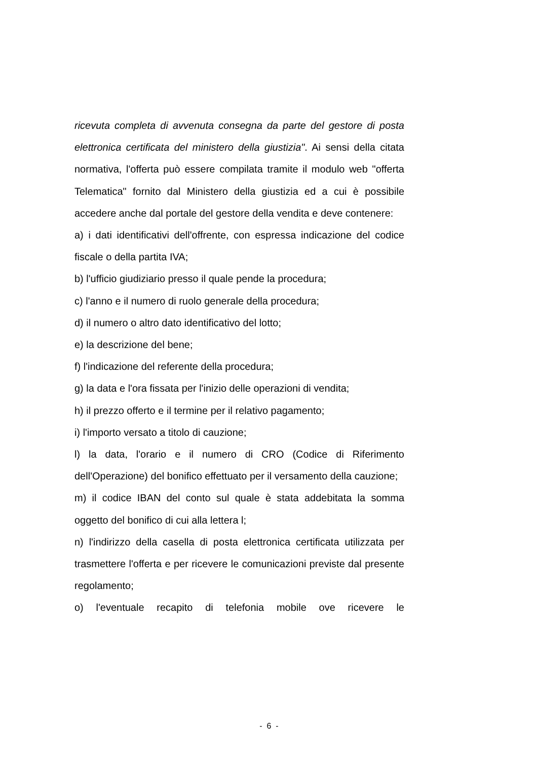ricevuta completa di avvenuta consegna da parte del gestore di posta elettronica certificata del ministero della giustizia". Ai sensi della citata normativa, l'offerta può essere compilata tramite il modulo web "offerta Telematica" fornito dal Ministero della giustizia ed a cui è possibile accedere anche dal portale del gestore della vendita e deve contenere:
a) i dati identificativi dell'offrente, con espressa indicazione del codice fiscale o della partita IVA;
b) l'ufficio giudiziario presso il quale pende la procedura;
c) l'anno e il numero di ruolo generale della procedura;
d) il numero o altro dato identificativo del lotto;
e) la descrizione del bene;
f) l'indicazione del referente della procedura;
g) la data e l'ora fissata per l'inizio delle operazioni di vendita;
h) il prezzo offerto e il termine per il relativo pagamento;
i) l'importo versato a titolo di cauzione;
l) la data, l'orario e il numero di CRO (Codice di Riferimento dell'Operazione) del bonifico effettuato per il versamento della cauzione;
m) il codice IBAN del conto sul quale è stata addebitata la somma oggetto del bonifico di cui alla lettera l;
n) l'indirizzo della casella di posta elettronica certificata utilizzata per trasmettere l'offerta e per ricevere le comunicazioni previste dal presente regolamento;
o) l'eventuale recapito di telefonia mobile ove ricevere le
- 6 -